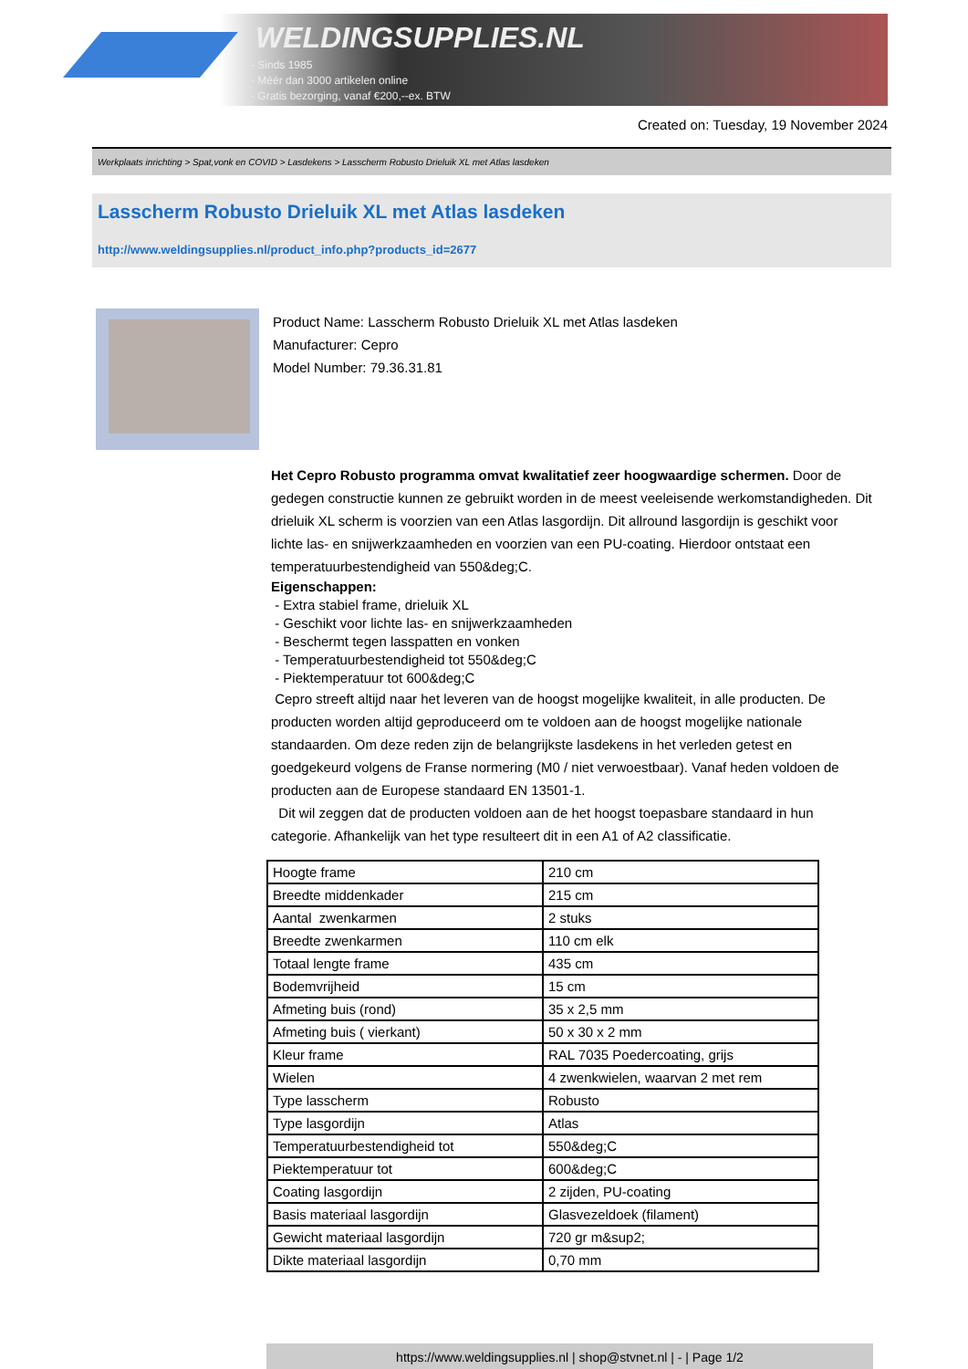WELDINGSUPPLIES.NL
- Sinds 1985
- Méér dan 3000 artikelen online
- Gratis bezorging, vanaf €200,--ex. BTW
Created on: Tuesday, 19 November 2024
Werkplaats inrichting > Spat,vonk en COVID > Lasdekens > Lasscherm Robusto Drieluik XL met Atlas lasdeken
Lasscherm Robusto Drieluik XL met Atlas lasdeken
http://www.weldingsupplies.nl/product_info.php?products_id=2677
Product Name: Lasscherm Robusto Drieluik XL met Atlas lasdeken
Manufacturer: Cepro
Model Number: 79.36.31.81
Het Cepro Robusto programma omvat kwalitatief zeer hoogwaardige schermen. Door de gedegen constructie kunnen ze gebruikt worden in de meest veeleisende werkomstandigheden. Dit drieluik XL scherm is voorzien van een Atlas lasgordijn. Dit allround lasgordijn is geschikt voor lichte las- en snijwerkzaamheden en voorzien van een PU-coating. Hierdoor ontstaat een temperatuurbestendigheid van 550&deg;C.
Eigenschappen:
- Extra stabiel frame, drieluik XL
- Geschikt voor lichte las- en snijwerkzaamheden
- Beschermt tegen lasspatten en vonken
- Temperatuurbestendigheid tot 550&deg;C
- Piektemperatuur tot 600&deg;C
Cepro streeft altijd naar het leveren van de hoogst mogelijke kwaliteit, in alle producten. De producten worden altijd geproduceerd om te voldoen aan de hoogst mogelijke nationale standaarden. Om deze reden zijn de belangrijkste lasdekens in het verleden getest en goedgekeurd volgens de Franse normering (M0 / niet verwoestbaar). Vanaf heden voldoen de producten aan de Europese standaard EN 13501-1.
Dit wil zeggen dat de producten voldoen aan de het hoogst toepasbare standaard in hun categorie. Afhankelijk van het type resulteert dit in een A1 of A2 classificatie.
| Hoogte frame | 210 cm |
| Breedte middenkader | 215 cm |
| Aantal zwenkarmen | 2 stuks |
| Breedte zwenkarmen | 110 cm elk |
| Totaal lengte frame | 435 cm |
| Bodemvrijheid | 15 cm |
| Afmeting buis (rond) | 35 x 2,5 mm |
| Afmeting buis ( vierkant) | 50 x 30 x 2 mm |
| Kleur frame | RAL 7035 Poedercoating, grijs |
| Wielen | 4 zwenkwielen, waarvan 2 met rem |
| Type lasscherm | Robusto |
| Type lasgordijn | Atlas |
| Temperatuurbestendigheid tot | 550&deg;C |
| Piektemperatuur tot | 600&deg;C |
| Coating lasgordijn | 2 zijden, PU-coating |
| Basis materiaal lasgordijn | Glasvezeldoek (filament) |
| Gewicht materiaal lasgordijn | 720 gr m&sup2; |
| Dikte materiaal lasgordijn | 0,70 mm |
https://www.weldingsupplies.nl | shop@stvnet.nl | - | Page 1/2